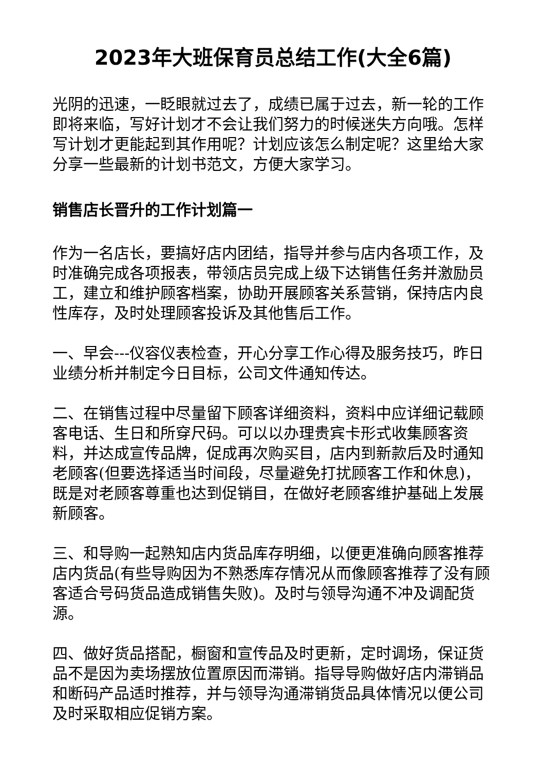2023年大班保育员总结工作(大全6篇)
光阴的迅速，一眨眼就过去了，成绩已属于过去，新一轮的工作即将来临，写好计划才不会让我们努力的时候迷失方向哦。怎样写计划才更能起到其作用呢？计划应该怎么制定呢？这里给大家分享一些最新的计划书范文，方便大家学习。
销售店长晋升的工作计划篇一
作为一名店长，要搞好店内团结，指导并参与店内各项工作，及时准确完成各项报表，带领店员完成上级下达销售任务并激励员工，建立和维护顾客档案，协助开展顾客关系营销，保持店内良性库存，及时处理顾客投诉及其他售后工作。
一、早会---仪容仪表检查，开心分享工作心得及服务技巧，昨日业绩分析并制定今日目标，公司文件通知传达。
二、在销售过程中尽量留下顾客详细资料，资料中应详细记载顾客电话、生日和所穿尺码。可以以办理贵宾卡形式收集顾客资料，并达成宣传品牌，促成再次购买目，店内到新款后及时通知老顾客(但要选择适当时间段，尽量避免打扰顾客工作和休息)，既是对老顾客尊重也达到促销目，在做好老顾客维护基础上发展新顾客。
三、和导购一起熟知店内货品库存明细，以便更准确向顾客推荐店内货品(有些导购因为不熟悉库存情况从而像顾客推荐了没有顾客适合号码货品造成销售失败)。及时与领导沟通不冲及调配货源。
四、做好货品搭配，橱窗和宣传品及时更新，定时调场，保证货品不是因为卖场摆放位置原因而滞销。指导导购做好店内滞销品和断码产品适时推荐，并与领导沟通滞销货品具体情况以便公司及时采取相应促销方案。